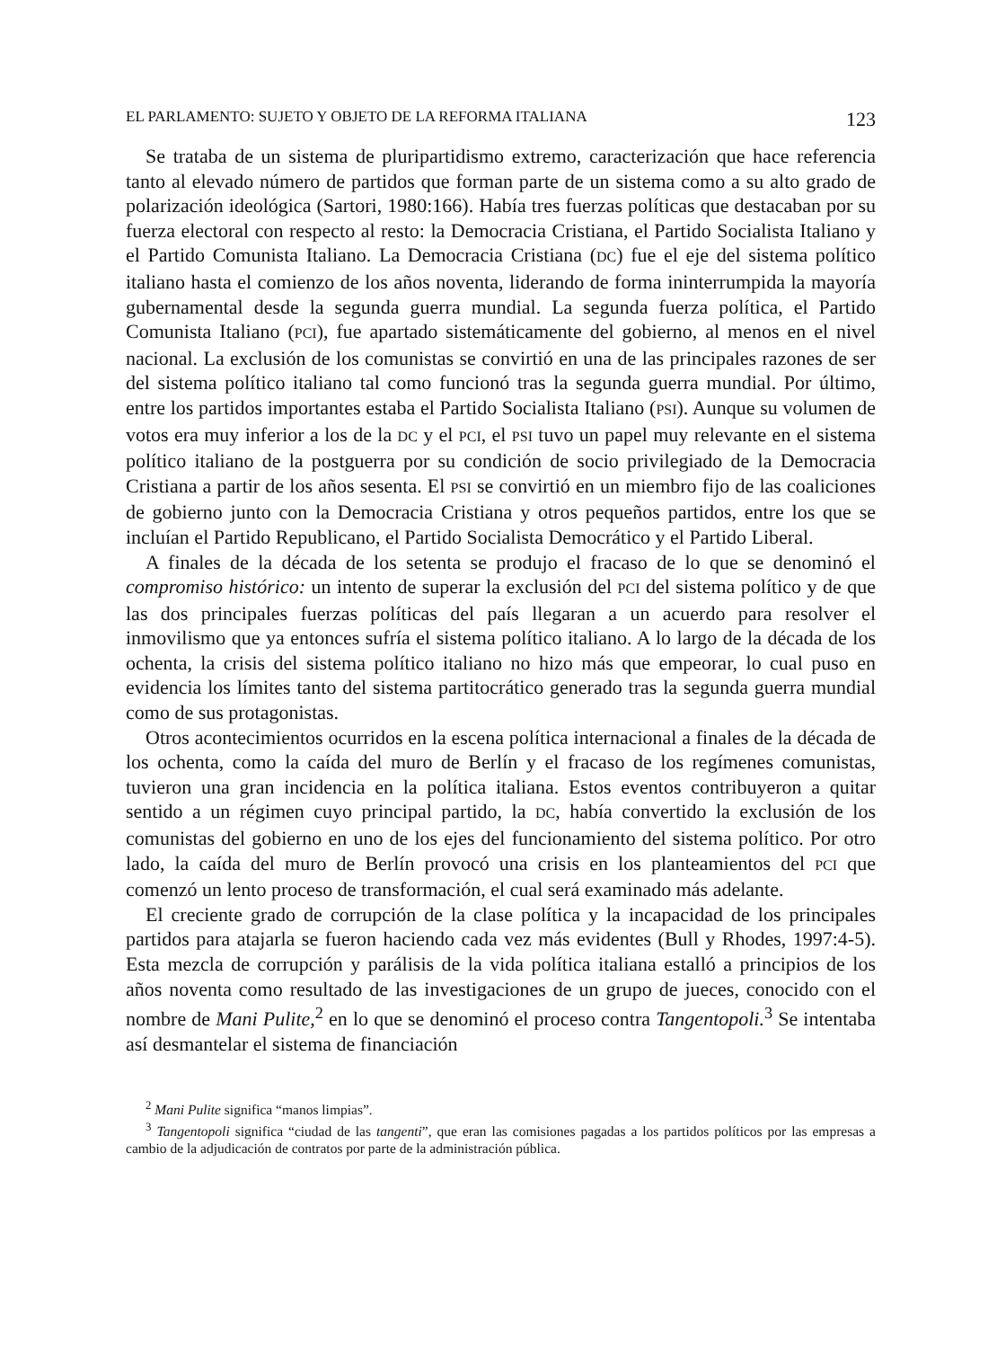EL PARLAMENTO: SUJETO Y OBJETO DE LA REFORMA ITALIANA 123
Se trataba de un sistema de pluripartidismo extremo, caracterización que hace referencia tanto al elevado número de partidos que forman parte de un sistema como a su alto grado de polarización ideológica (Sartori, 1980:166). Había tres fuerzas políticas que destacaban por su fuerza electoral con respecto al resto: la Democracia Cristiana, el Partido Socialista Italiano y el Partido Comunista Italiano. La Democracia Cristiana (DC) fue el eje del sistema político italiano hasta el comienzo de los años noventa, liderando de forma ininterrumpida la mayoría gubernamental desde la segunda guerra mundial. La segunda fuerza política, el Partido Comunista Italiano (PCI), fue apartado sistemáticamente del gobierno, al menos en el nivel nacional. La exclusión de los comunistas se convirtió en una de las principales razones de ser del sistema político italiano tal como funcionó tras la segunda guerra mundial. Por último, entre los partidos importantes estaba el Partido Socialista Italiano (PSI). Aunque su volumen de votos era muy inferior a los de la DC y el PCI, el PSI tuvo un papel muy relevante en el sistema político italiano de la postguerra por su condición de socio privilegiado de la Democracia Cristiana a partir de los años sesenta. El PSI se convirtió en un miembro fijo de las coaliciones de gobierno junto con la Democracia Cristiana y otros pequeños partidos, entre los que se incluían el Partido Republicano, el Partido Socialista Democrático y el Partido Liberal.
A finales de la década de los setenta se produjo el fracaso de lo que se denominó el compromiso histórico: un intento de superar la exclusión del PCI del sistema político y de que las dos principales fuerzas políticas del país llegaran a un acuerdo para resolver el inmovilismo que ya entonces sufría el sistema político italiano. A lo largo de la década de los ochenta, la crisis del sistema político italiano no hizo más que empeorar, lo cual puso en evidencia los límites tanto del sistema partitocrático generado tras la segunda guerra mundial como de sus protagonistas.
Otros acontecimientos ocurridos en la escena política internacional a finales de la década de los ochenta, como la caída del muro de Berlín y el fracaso de los regímenes comunistas, tuvieron una gran incidencia en la política italiana. Estos eventos contribuyeron a quitar sentido a un régimen cuyo principal partido, la DC, había convertido la exclusión de los comunistas del gobierno en uno de los ejes del funcionamiento del sistema político. Por otro lado, la caída del muro de Berlín provocó una crisis en los planteamientos del PCI que comenzó un lento proceso de transformación, el cual será examinado más adelante.
El creciente grado de corrupción de la clase política y la incapacidad de los principales partidos para atajarla se fueron haciendo cada vez más evidentes (Bull y Rhodes, 1997:4-5). Esta mezcla de corrupción y parálisis de la vida política italiana estalló a principios de los años noventa como resultado de las investigaciones de un grupo de jueces, conocido con el nombre de Mani Pulite,<sup>2</sup> en lo que se denominó el proceso contra Tangentopoli.<sup>3</sup> Se intentaba así desmantelar el sistema de financiación
<sup>2</sup> Mani Pulite significa “manos limpias”.
<sup>3</sup> Tangentopoli significa “ciudad de las tangenti”, que eran las comisiones pagadas a los partidos políticos por las empresas a cambio de la adjudicación de contratos por parte de la administración pública.